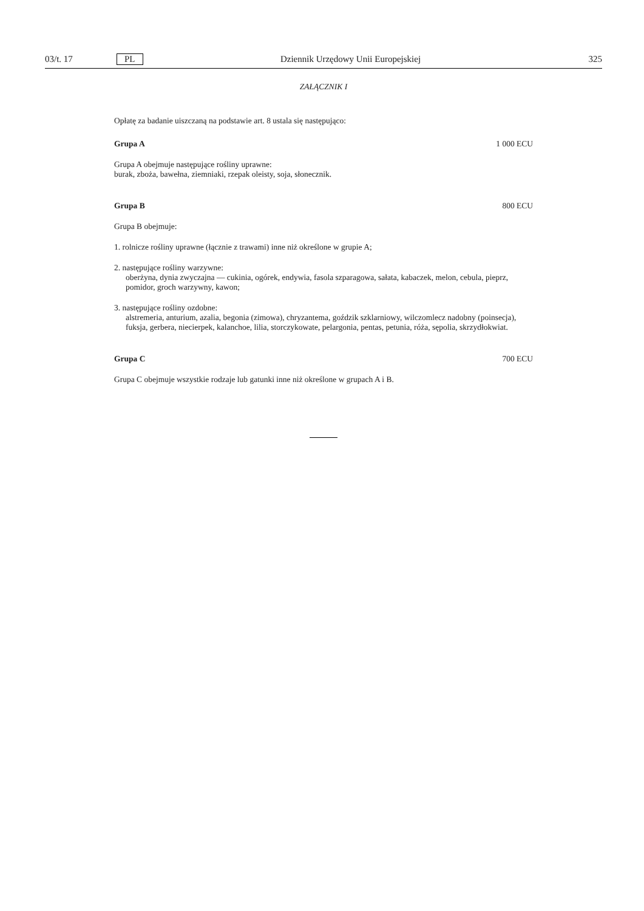03/t. 17 PL Dziennik Urzędowy Unii Europejskiej 325
ZAŁĄCZNIK I
Opłatę za badanie uiszczaną na podstawie art. 8 ustala się następująco:
Grupa A 1 000 ECU
Grupa A obejmuje następujące rośliny uprawne:
burak, zboża, bawełna, ziemniaki, rzepak oleisty, soja, słonecznik.
Grupa B 800 ECU
Grupa B obejmuje:
1. rolnicze rośliny uprawne (łącznie z trawami) inne niż określone w grupie A;
2. następujące rośliny warzywne:
oberżyna, dynia zwyczajna — cukinia, ogórek, endywia, fasola szparagowa, sałata, kabaczek, melon, cebula, pieprz, pomidor, groch warzywny, kawon;
3. następujące rośliny ozdobne:
alstremeria, anturium, azalia, begonia (zimowa), chryzantema, goździk szklarniowy, wilczomlecz nadobny (poinsecja), fuksja, gerbera, niecierpek, kalanchoe, lilia, storczykowate, pelargonia, pentas, petunia, róża, sępolia, skrzydłokwiat.
Grupa C 700 ECU
Grupa C obejmuje wszystkie rodzaje lub gatunki inne niż określone w grupach A i B.